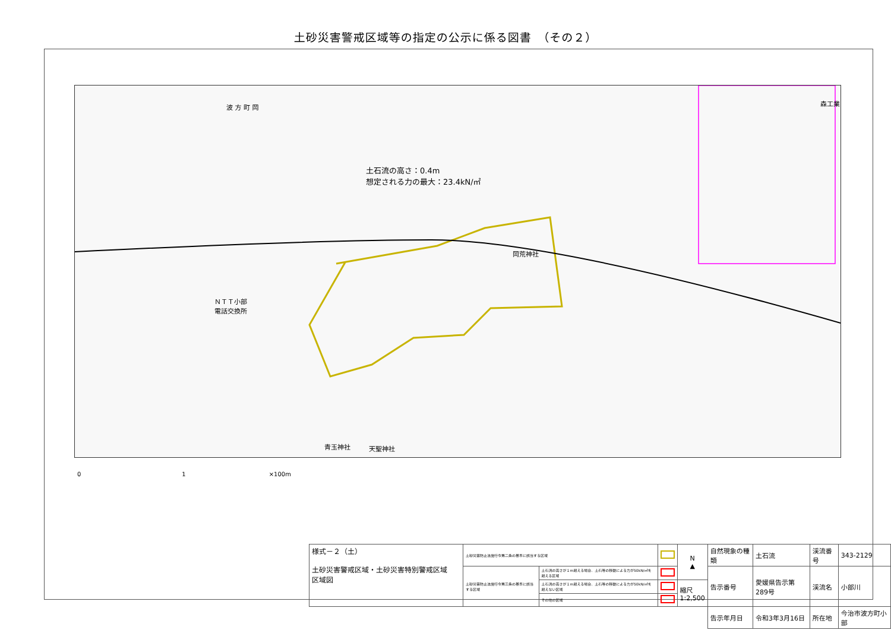土砂災害警戒区域等の指定の公示に係る図書　（その２）
波 方 町 岡
土石流の高さ：0.4m
想定される力の最大：23.4kN/㎡
岡荒神社
ＮＴＴ小部
電話交換所
森工業
青玉神社 天聖神社
0　　　　　　　　　　　　　　　　　1　　　　　　　　　　　　　　×100m
| 様式－２（土） 土砂災害警戒区域・土砂災害特別警戒区域 区域図 | 土砂災害防止法施行令第二条の基準に該当する区域 | | | N ▲ | 自然現象の種類 | 土石流 | 渓流番号 | 343-2129 |
| | 土砂災害防止法施行令第三条の基準に該当する区域 | 土石流の高さが１m超える場合、土石等の移動による力が50kN/㎡を超える区域 | | | 告示番号 | 愛媛県告示第289号 | 渓流名 | 小部川 |
| | | 土石流の高さが１m超える場合、土石等の移動による力が50kN/㎡を超えない区域 | | 縮尺 1:2,500 | | | | |
| | | その他の区域 | | | | | | |
| | | | | | 告示年月日 | 令和3年3月16日 | 所在地 | 今治市波方町小部 |